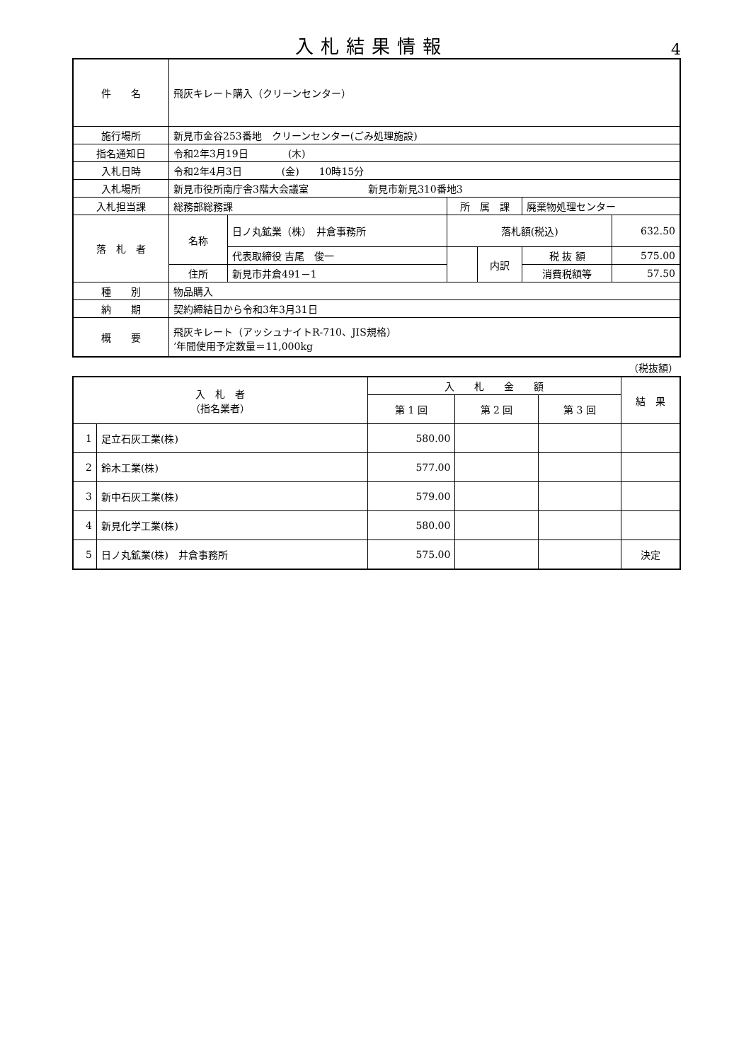入札結果情報
4
| 件 名 | 飛灰キレート購入（クリーンセンター） | | | | | |
| 施行場所 | 新見市金谷253番地 クリーンセンター(ごみ処理施設) | | | | | |
| 指名通知日 | 令和2年3月19日 (木) | | | | | |
| 入札日時 | 令和2年4月3日 (金) 10時15分 | | | | | |
| 入札場所 | 新見市役所南庁舎3階大会議室 新見市新見310番地3 | | | | | |
| 入札担当課 | 総務部総務課 | | 所 属 課 | | 廃棄物処理センター | |
| 落 札 者 | 名称 | 日ノ丸鉱業（株） 井倉事務所 | 落札額(税込) | | | 632.50 |
| | | 代表取締役 吉尾 俊一 | | 内訳 | 税 抜 額 | 575.00 |
| | 住所 | 新見市井倉491－1 | | | 消費税額等 | 57.50 |
| 種 別 | 物品購入 | | | | | |
| 納 期 | 契約締結日から令和3年3月31日 | | | | | |
| 概 要 | 飛灰キレート（アッシュナイトR-710、JIS規格） ’年間使用予定数量＝11,000kg | | | | | |
（税抜額）
| 入 札 者 （指名業者） | | 入 札 金 額 | | | 結 果 |
| | | 第 1 回 | 第 2 回 | 第 3 回 | |
| 1 | 足立石灰工業(株) | 580.00 | | | |
| 2 | 鈴木工業(株) | 577.00 | | | |
| 3 | 新中石灰工業(株) | 579.00 | | | |
| 4 | 新見化学工業(株) | 580.00 | | | |
| 5 | 日ノ丸鉱業(株) 井倉事務所 | 575.00 | | | 決定 |